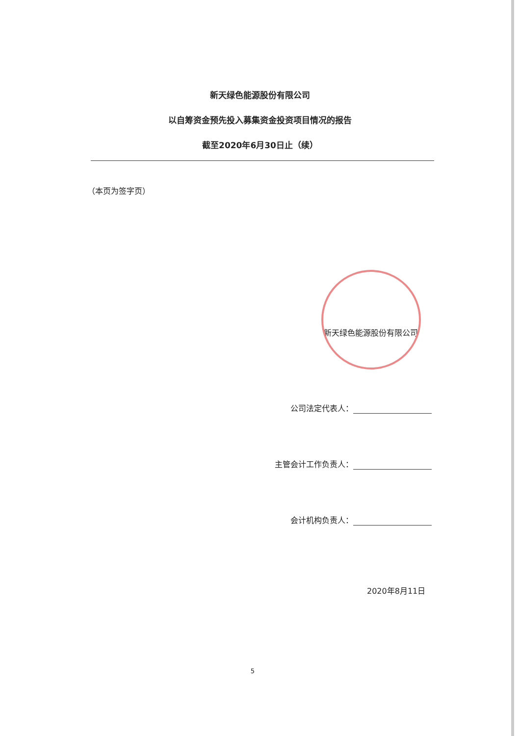新天绿色能源股份有限公司
以自筹资金预先投入募集资金投资项目情况的报告
截至2020年6月30日止（续）
（本页为签字页）
新天绿色能源股份有限公司
公司法定代表人：
主管会计工作负责人：
会计机构负责人：
2020年8月11日
5